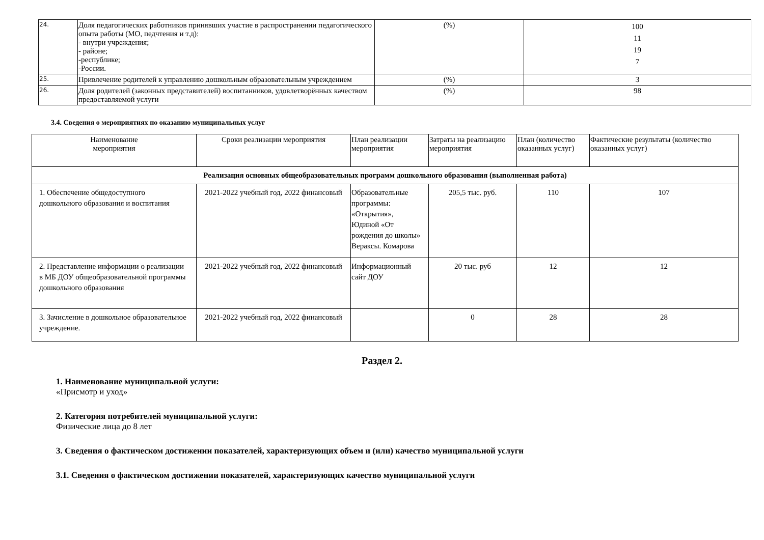| 24. | Доля педагогических работников принявших участие в распространении педагогического опыта работы (МО, педчтения и т.д): - внутри учреждения; - районе; -республике; -России. | (%) | 100 11 19 7 |
| 25. | Привлечение родителей к управлению дошкольным образовательным учреждением | (%) | 3 |
| 26. | Доля родителей (законных представителей) воспитанников, удовлетворённых качеством предоставляемой услуги | (%) | 98 |
3.4. Сведения о мероприятиях по оказанию муниципальных услуг
| Наименование мероприятия | Сроки реализации мероприятия | План реализации мероприятия | Затраты на реализацию мероприятия | План (количество оказанных услуг) | Фактические результаты (количество оказанных услуг) |
| --- | --- | --- | --- | --- | --- |
| Реализация основных общеобразовательных программ дошкольного образования (выполненная работа) | | | | | |
| 1. Обеспечение общедоступного дошкольного образования и воспитания | 2021-2022 учебный год, 2022 финансовый | Образовательные программы: «Открытия», Юдиной «От рождения до школы» Вераксы. Комарова | 205,5 тыс. руб. | 110 | 107 |
| 2. Представление информации о реализации в МБ ДОУ общеобразовательной программы дошкольного образования | 2021-2022 учебный год, 2022 финансовый | Информационный сайт ДОУ | 20 тыс. руб | 12 | 12 |
| 3. Зачисление в дошкольное образовательное учреждение. | 2021-2022 учебный год, 2022 финансовый | | 0 | 28 | 28 |
Раздел 2.
1. Наименование муниципальной услуги:
«Присмотр и уход»
2. Категория потребителей муниципальной услуги:
Физические лица до 8 лет
3. Сведения о фактическом достижении показателей, характеризующих объем и (или) качество муниципальной услуги
3.1. Сведения о фактическом достижении показателей, характеризующих качество муниципальной услуги